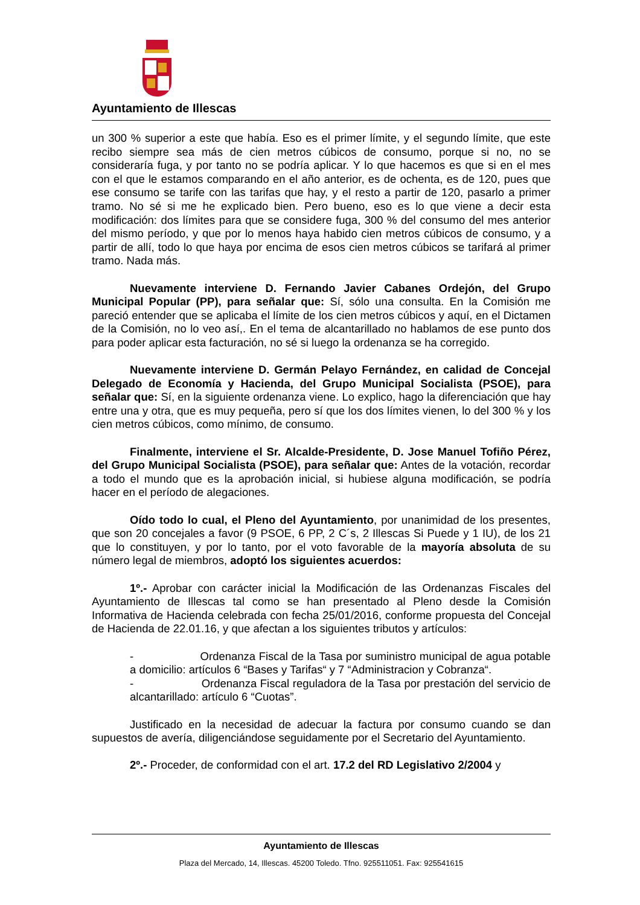Ayuntamiento de Illescas
un 300 % superior a este que había. Eso es el primer límite, y el segundo límite, que este recibo siempre sea más de cien metros cúbicos de consumo, porque si no, no se consideraría fuga, y por tanto no se podría aplicar. Y lo que hacemos es que si en el mes con el que le estamos comparando en el año anterior, es de ochenta, es de 120, pues que ese consumo se tarife con las tarifas que hay, y el resto a partir de 120, pasarlo a primer tramo. No sé si me he explicado bien. Pero bueno, eso es lo que viene a decir esta modificación: dos límites para que se considere fuga, 300 % del consumo del mes anterior del mismo período, y que por lo menos haya habido cien metros cúbicos de consumo, y a partir de allí, todo lo que haya por encima de esos cien metros cúbicos se tarifará al primer tramo. Nada más.
Nuevamente interviene D. Fernando Javier Cabanes Ordejón, del Grupo Municipal Popular (PP), para señalar que: Sí, sólo una consulta. En la Comisión me pareció entender que se aplicaba el límite de los cien metros cúbicos y aquí, en el Dictamen de la Comisión, no lo veo así,. En el tema de alcantarillado no hablamos de ese punto dos para poder aplicar esta facturación, no sé si luego la ordenanza se ha corregido.
Nuevamente interviene D. Germán Pelayo Fernández, en calidad de Concejal Delegado de Economía y Hacienda, del Grupo Municipal Socialista (PSOE), para señalar que: Sí, en la siguiente ordenanza viene. Lo explico, hago la diferenciación que hay entre una y otra, que es muy pequeña, pero sí que los dos límites vienen, lo del 300 % y los cien metros cúbicos, como mínimo, de consumo.
Finalmente, interviene el Sr. Alcalde-Presidente, D. Jose Manuel Tofiño Pérez, del Grupo Municipal Socialista (PSOE), para señalar que: Antes de la votación, recordar a todo el mundo que es la aprobación inicial, si hubiese alguna modificación, se podría hacer en el período de alegaciones.
Oído todo lo cual, el Pleno del Ayuntamiento, por unanimidad de los presentes, que son 20 concejales a favor (9 PSOE, 6 PP, 2 C´s, 2 Illescas Si Puede y 1 IU), de los 21 que lo constituyen, y por lo tanto, por el voto favorable de la mayoría absoluta de su número legal de miembros, adoptó los siguientes acuerdos:
1º.- Aprobar con carácter inicial la Modificación de las Ordenanzas Fiscales del Ayuntamiento de Illescas tal como se han presentado al Pleno desde la Comisión Informativa de Hacienda celebrada con fecha 25/01/2016, conforme propuesta del Concejal de Hacienda de 22.01.16, y que afectan a los siguientes tributos y artículos:
- Ordenanza Fiscal de la Tasa por suministro municipal de agua potable a domicilio: artículos 6 “Bases y Tarifas“ y 7 “Administracion y Cobranza“.
- Ordenanza Fiscal reguladora de la Tasa por prestación del servicio de alcantarillado: artículo 6 “Cuotas”.
Justificado en la necesidad de adecuar la factura por consumo cuando se dan supuestos de avería, diligenciándose seguidamente por el Secretario del Ayuntamiento.
2º.- Proceder, de conformidad con el art. 17.2 del RD Legislativo 2/2004 y
Ayuntamiento de Illescas
Plaza del Mercado, 14, Illescas. 45200 Toledo. Tfno. 925511051. Fax: 925541615